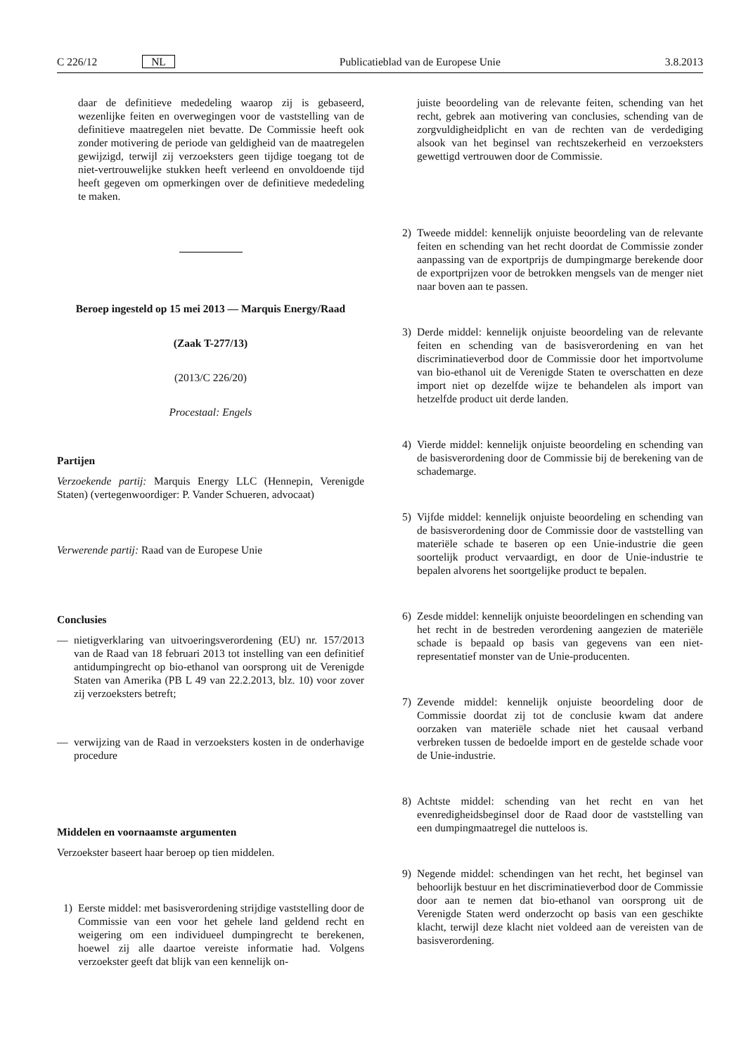C 226/12 NL Publicatieblad van de Europese Unie 3.8.2013
daar de definitieve mededeling waarop zij is gebaseerd, wezenlijke feiten en overwegingen voor de vaststelling van de definitieve maatregelen niet bevatte. De Commissie heeft ook zonder motivering de periode van geldigheid van de maatregelen gewijzigd, terwijl zij verzoeksters geen tijdige toegang tot de niet-vertrouwelijke stukken heeft verleend en onvoldoende tijd heeft gegeven om opmerkingen over de definitieve mededeling te maken.
Beroep ingesteld op 15 mei 2013 — Marquis Energy/Raad
(Zaak T-277/13)
(2013/C 226/20)
Procestaal: Engels
Partijen
Verzoekende partij: Marquis Energy LLC (Hennepin, Verenigde Staten) (vertegenwoordiger: P. Vander Schueren, advocaat)
Verwerende partij: Raad van de Europese Unie
Conclusies
— nietigverklaring van uitvoeringsverordening (EU) nr. 157/2013 van de Raad van 18 februari 2013 tot instelling van een definitief antidumpingrecht op bio-ethanol van oorsprong uit de Verenigde Staten van Amerika (PB L 49 van 22.2.2013, blz. 10) voor zover zij verzoeksters betreft;
— verwijzing van de Raad in verzoeksters kosten in de onderhavige procedure
Middelen en voornaamste argumenten
Verzoekster baseert haar beroep op tien middelen.
1) Eerste middel: met basisverordening strijdige vaststelling door de Commissie van een voor het gehele land geldend recht en weigering om een individueel dumpingrecht te berekenen, hoewel zij alle daartoe vereiste informatie had. Volgens verzoekster geeft dat blijk van een kennelijk on-
juiste beoordeling van de relevante feiten, schending van het recht, gebrek aan motivering van conclusies, schending van de zorgvuldigheidplicht en van de rechten van de verdediging alsook van het beginsel van rechtszekerheid en verzoeksters gewettigd vertrouwen door de Commissie.
2) Tweede middel: kennelijk onjuiste beoordeling van de relevante feiten en schending van het recht doordat de Commissie zonder aanpassing van de exportprijs de dumpingmarge berekende door de exportprijzen voor de betrokken mengsels van de menger niet naar boven aan te passen.
3) Derde middel: kennelijk onjuiste beoordeling van de relevante feiten en schending van de basisverordening en van het discriminatieverbod door de Commissie door het importvolume van bio-ethanol uit de Verenigde Staten te overschatten en deze import niet op dezelfde wijze te behandelen als import van hetzelfde product uit derde landen.
4) Vierde middel: kennelijk onjuiste beoordeling en schending van de basisverordening door de Commissie bij de berekening van de schademarge.
5) Vijfde middel: kennelijk onjuiste beoordeling en schending van de basisverordening door de Commissie door de vaststelling van materiële schade te baseren op een Unie-industrie die geen soortelijk product vervaardigt, en door de Unie-industrie te bepalen alvorens het soortgelijke product te bepalen.
6) Zesde middel: kennelijk onjuiste beoordelingen en schending van het recht in de bestreden verordening aangezien de materiële schade is bepaald op basis van gegevens van een niet-representatief monster van de Unie-producenten.
7) Zevende middel: kennelijk onjuiste beoordeling door de Commissie doordat zij tot de conclusie kwam dat andere oorzaken van materiële schade niet het causaal verband verbreken tussen de bedoelde import en de gestelde schade voor de Unie-industrie.
8) Achtste middel: schending van het recht en van het evenredigheidsbeginsel door de Raad door de vaststelling van een dumpingmaatregel die nutteloos is.
9) Negende middel: schendingen van het recht, het beginsel van behoorlijk bestuur en het discriminatieverbod door de Commissie door aan te nemen dat bio-ethanol van oorsprong uit de Verenigde Staten werd onderzocht op basis van een geschikte klacht, terwijl deze klacht niet voldeed aan de vereisten van de basisverordening.